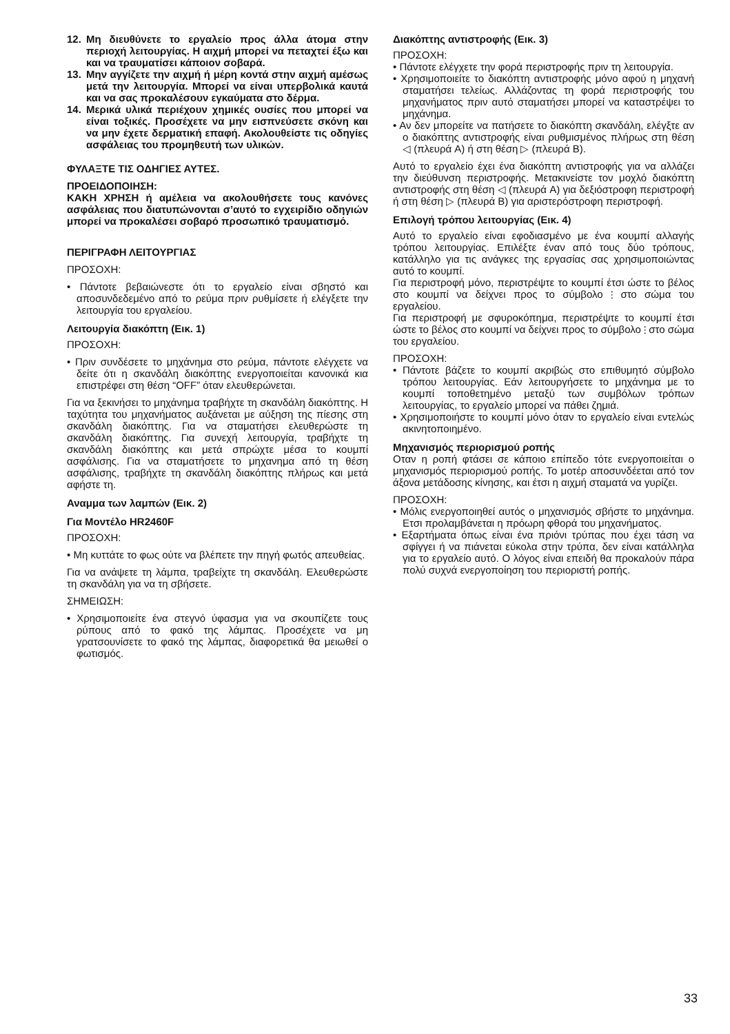12. Μη διευθύνετε το εργαλείο προς άλλα άτομα στην περιοχή λειτουργίας. Η αιχμή μπορεί να πεταχτεί έξω και και να τραυματίσει κάποιον σοβαρά.
13. Μην αγγίζετε την αιχμή ή μέρη κοντά στην αιχμή αμέσως μετά την λειτουργία. Μπορεί να είναι υπερβολικά καυτά και να σας προκαλέσουν εγκαύματα στο δέρμα.
14. Μερικά υλικά περιέχουν χημικές ουσίες που μπορεί να είναι τοξικές. Προσέχετε να μην εισπνεύσετε σκόνη και να μην έχετε δερματική επαφή. Ακολουθείστε τις οδηγίες ασφάλειας του προμηθευτή των υλικών.
ΦΥΛΑΞΤΕ ΤΙΣ ΟΔΗΓΙΕΣ ΑΥΤΕΣ.
ΠΡΟΕΙΔΟΠΟΙΗΣΗ:
ΚΑΚΗ ΧΡΗΣΗ ή αμέλεια να ακολουθήσετε τους κανόνες ασφάλειας που διατυπώνονται σ’αυτό το εγχειρίδιο οδηγιών μπορεί να προκαλέσει σοβαρό προσωπικό τραυματισμό.
ΠΕΡΙΓΡΑΦΗ ΛΕΙΤΟΥΡΓΙΑΣ
ΠΡΟΣΟΧΗ:
• Πάντοτε βεβαιώνεστε ότι το εργαλείο είναι σβηστό και αποσυνδεδεμένο από το ρεύμα πριν ρυθμίσετε ή ελέγξετε την λειτουργία του εργαλείου.
Λειτουργία διακόπτη (Εικ. 1)
ΠΡΟΣΟΧΗ:
• Πριν συνδέσετε το μηχάνημα στο ρεύμα, πάντοτε ελέγχετε να δείτε ότι η σκανδάλη διακόπτης ενεργοποιείται κανονικά κια επιστρέφει στη θέση “OFF” όταν ελευθερώνεται.
Για να ξεκινήσει το μηχάνημα τραβήχτε τη σκανδάλη διακόπτης. Η ταχύτητα του μηχανήματος αυξάνεται με αύξηση της πίεσης στη σκανδάλη διακόπτης. Για να σταματήσει ελευθερώστε τη σκανδάλη διακόπτης. Για συνεχή λειτουργία, τραβήχτε τη σκανδάλη διακόπτης και μετά σπρώχτε μέσα το κουμπί ασφάλισης. Για να σταματήσετε το μηχανημα από τη θέση ασφάλισης, τραβήχτε τη σκανδάλη διακόπτης πλήρως και μετά αφήστε τη.
Αναμμα των λαμπών (Εικ. 2)
Για Μοντέλο HR2460F
ΠΡΟΣΟΧΗ:
• Μη κυττάτε το φως ούτε να βλέπετε την πηγή φωτός απευθείας.
Για να ανάψετε τη λάμπα, τραβείχτε τη σκανδάλη. Ελευθερώστε τη σκανδάλη για να τη σβήσετε.
ΣΗΜΕΙΩΣΗ:
• Χρησιμοποιείτε ένα στεγνό ύφασμα για να σκουπίζετε τους ρύπους από το φακό της λάμπας. Προσέχετε να μη γρατσουνίσετε το φακό της λάμπας, διαφορετικά θα μειωθεί ο φωτισμός.
Διακόπτης αντιστροφής (Εικ. 3)
ΠΡΟΣΟΧΗ:
• Πάντοτε ελέγχετε την φορά περιστροφής πριν τη λειτουργία.
• Χρησιμοποιείτε το διακόπτη αντιστροφής μόνο αφού η μηχανή σταματήσει τελείως. Αλλάζοντας τη φορά περιστροφής του μηχανήματος πριν αυτό σταματήσει μπορεί να καταστρέψει το μηχάνημα.
• Αν δεν μπορείτε να πατήσετε το διακόπτη σκανδάλη, ελέγξτε αν ο διακόπτης αντιστροφής είναι ρυθμισμένος πλήρως στη θέση ◁ (πλευρά A) ή στη θέση ▷ (πλευρά B).
Αυτό το εργαλείο έχει ένα διακόπτη αντιστροφής για να αλλάζει την διεύθυνση περιστροφής. Μετακινείστε τον μοχλό διακόπτη αντιστροφής στη θέση ◁ (πλευρά A) για δεξιόστροφη περιστροφή ή στη θέση ▷ (πλευρά B) για αριστερόστροφη περιστροφή.
Επιλογή τρόπου λειτουργίας (Εικ. 4)
Αυτό το εργαλείο είναι εφοδιασμένο με ένα κουμπί αλλαγής τρόπου λειτουργίας. Επιλέξτε έναν από τους δύο τρόπους, κατάλληλο για τις ανάγκες της εργασίας σας χρησιμοποιώντας αυτό το κουμπί.
Για περιστροφή μόνο, περιστρέψτε το κουμπί έτσι ώστε το βέλος στο κουμπί να δείχνει προς το σύμβολο ⫶ στο σώμα του εργαλείου.
Για περιστροφή με σφυροκόπημα, περιστρέψτε το κουμπί έτσι ώστε το βέλος στο κουμπί να δείχνει προς το σύμβολο ⫶ στο σώμα του εργαλείου.
ΠΡΟΣΟΧΗ:
• Πάντοτε βάζετε το κουμπί ακριβώς στο επιθυμητό σύμβολο τρόπου λειτουργίας. Εάν λειτουργήσετε το μηχάνημα με το κουμπί τοποθετημένο μεταξύ των συμβόλων τρόπων λειτουργίας, το εργαλείο μπορεί να πάθει ζημιά.
• Χρησιμοποιήστε το κουμπί μόνο όταν το εργαλείο είναι εντελώς ακινητοποιημένο.
Μηχανισμός περιορισμού ροπής
Οταν η ροπή φτάσει σε κάποιο επίπεδο τότε ενεργοποιείται ο μηχανισμός περιορισμού ροπής. Το μοτέρ αποσυνδέεται από τον άξονα μετάδοσης κίνησης, και έτσι η αιχμή σταματά να γυρίζει.
ΠΡΟΣΟΧΗ:
• Μόλις ενεργοποιηθεί αυτός ο μηχανισμός σβήστε το μηχάνημα. Ετσι προλαμβάνεται η πρόωρη φθορά του μηχανήματος.
• Εξαρτήματα όπως είναι ένα πριόνι τρύπας που έχει τάση να σφίγγει ή να πιάνεται εύκολα στην τρύπα, δεν είναι κατάλληλα για το εργαλείο αυτό. Ο λόγος είναι επειδή θα προκαλούν πάρα πολύ συχνά ενεργοποίηση του περιοριστή ροπής.
33